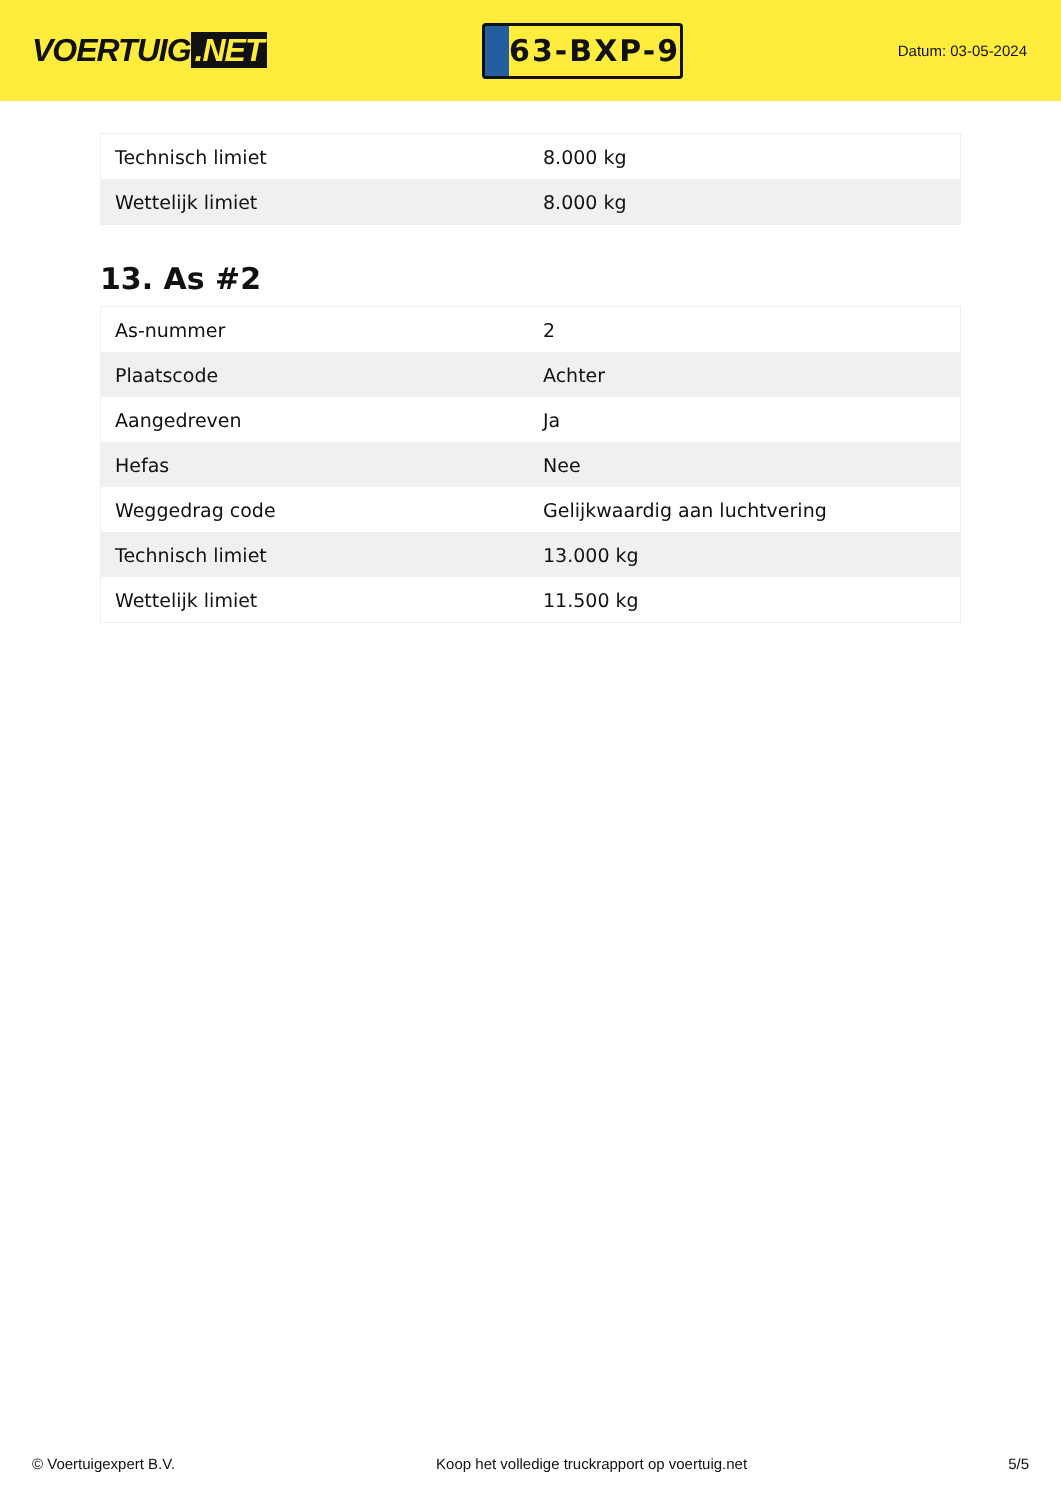VOERTUIG.NET
63-BXP-9
Datum: 03-05-2024
| Technisch limiet | 8.000 kg |
| Wettelijk limiet | 8.000 kg |
13. As #2
| As-nummer | 2 |
| Plaatscode | Achter |
| Aangedreven | Ja |
| Hefas | Nee |
| Weggedrag code | Gelijkwaardig aan luchtvering |
| Technisch limiet | 13.000 kg |
| Wettelijk limiet | 11.500 kg |
© Voertuigexpert B.V. Koop het volledige truckrapport op voertuig.net 5/5